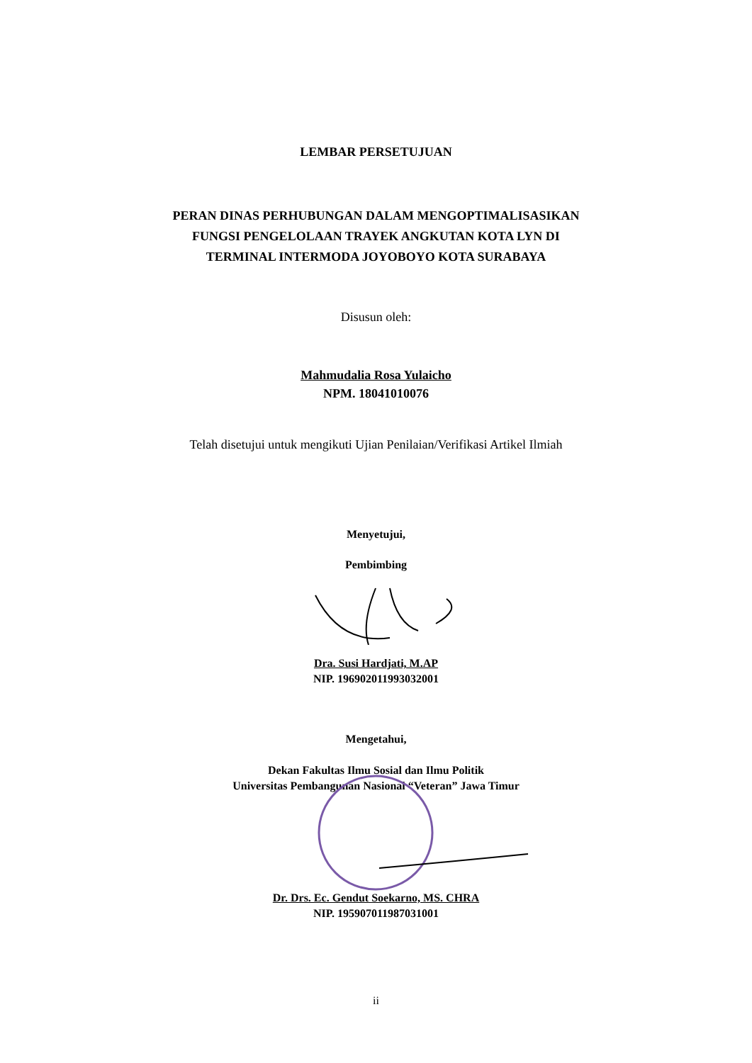LEMBAR PERSETUJUAN
PERAN DINAS PERHUBUNGAN DALAM MENGOPTIMALISASIKAN
FUNGSI PENGELOLAAN TRAYEK ANGKUTAN KOTA LYN DI
TERMINAL INTERMODA JOYOBOYO KOTA SURABAYA
Disusun oleh:
Mahmudalia Rosa Yulaicho
NPM. 18041010076
Telah disetujui untuk mengikuti Ujian Penilaian/Verifikasi Artikel Ilmiah
Menyetujui,
Pembimbing
Dra. Susi Hardjati, M.AP
NIP. 196902011993032001
Mengetahui,
Dekan Fakultas Ilmu Sosial dan Ilmu Politik
Universitas Pembangunan Nasional “Veteran” Jawa Timur
Dr. Drs. Ec. Gendut Soekarno, MS. CHRA
NIP. 195907011987031001
ii